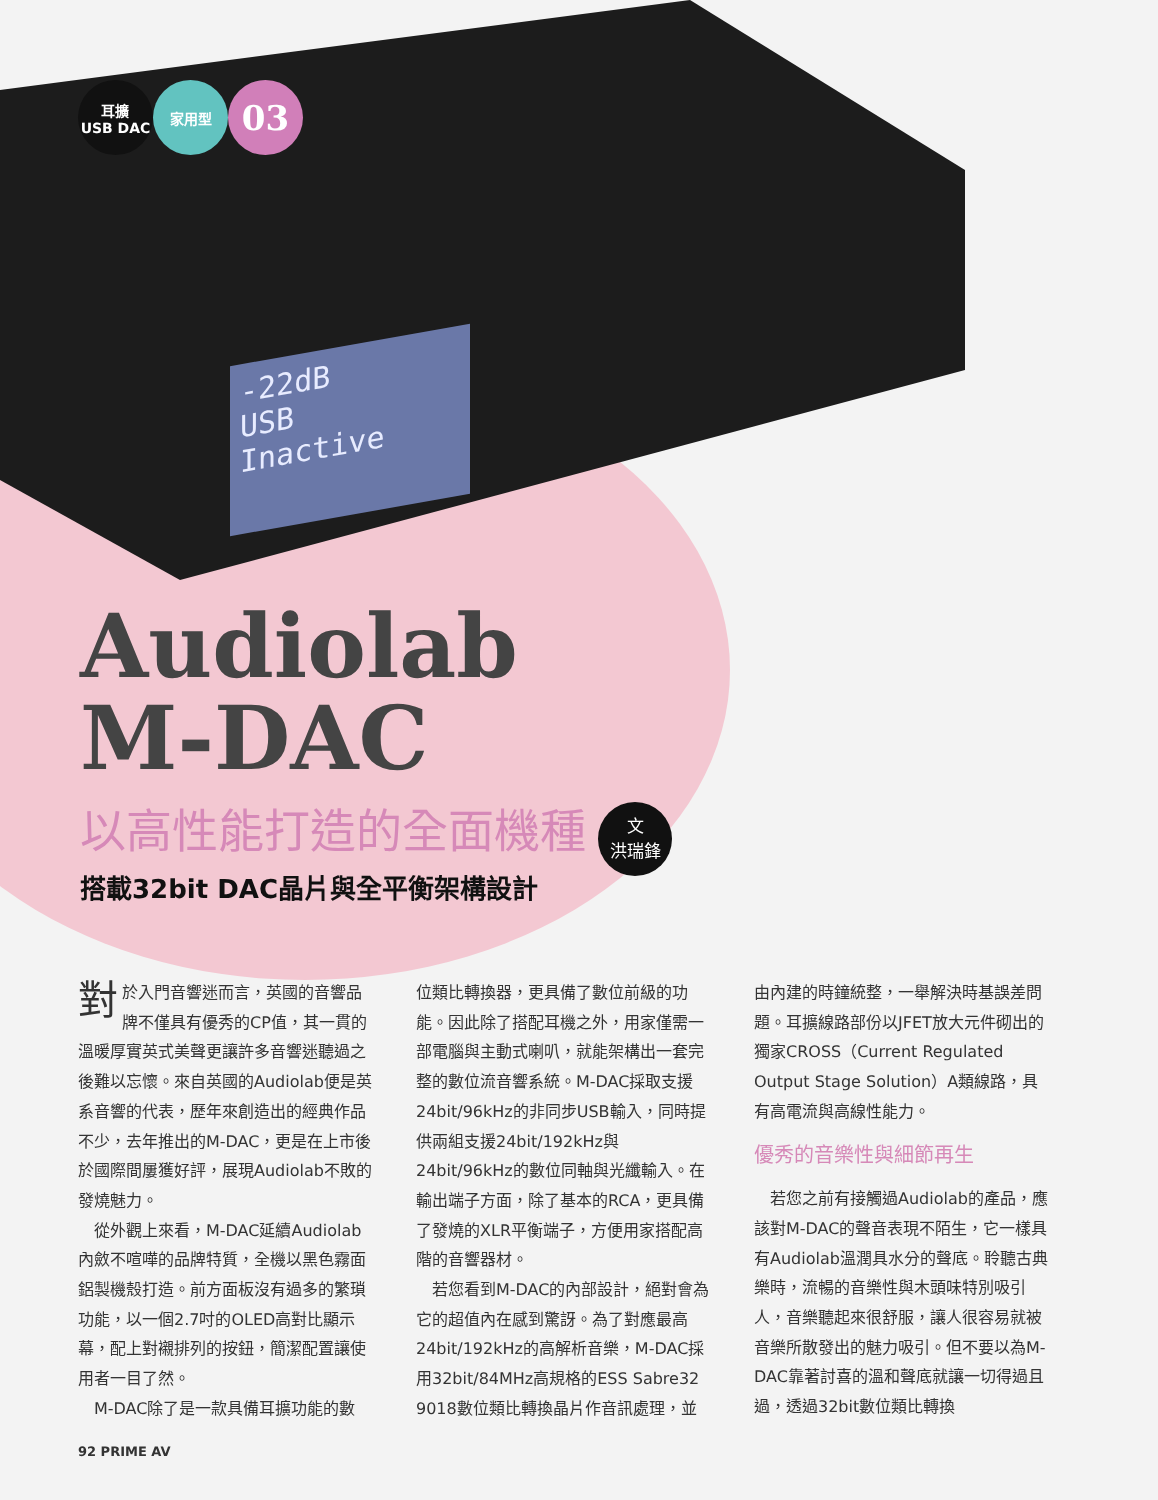-22dB
USB
Inactive
耳擴
USB DAC
家用型
03
Audiolab
M-DAC
以高性能打造的全面機種
搭載32bit DAC晶片與全平衡架構設計
文
洪瑞鋒
對於入門音響迷而言，英國的音響品牌不僅具有優秀的CP值，其一貫的溫暖厚實英式美聲更讓許多音響迷聽過之後難以忘懷。來自英國的Audiolab便是英系音響的代表，歷年來創造出的經典作品不少，去年推出的M-DAC，更是在上市後於國際間屢獲好評，展現Audiolab不敗的發燒魅力。
　從外觀上來看，M-DAC延續Audiolab內斂不喧嘩的品牌特質，全機以黑色霧面鋁製機殼打造。前方面板沒有過多的繁瑣功能，以一個2.7吋的OLED高對比顯示幕，配上對襯排列的按鈕，簡潔配置讓使用者一目了然。
　M-DAC除了是一款具備耳擴功能的數
位類比轉換器，更具備了數位前級的功能。因此除了搭配耳機之外，用家僅需一部電腦與主動式喇叭，就能架構出一套完整的數位流音響系統。M-DAC採取支援24bit/96kHz的非同步USB輸入，同時提供兩組支援24bit/192kHz與24bit/96kHz的數位同軸與光纖輸入。在輸出端子方面，除了基本的RCA，更具備了發燒的XLR平衡端子，方便用家搭配高階的音響器材。
　若您看到M-DAC的內部設計，絕對會為它的超值內在感到驚訝。為了對應最高24bit/192kHz的高解析音樂，M-DAC採用32bit/84MHz高規格的ESS Sabre32 9018數位類比轉換晶片作音訊處理，並
由內建的時鐘統整，一舉解決時基誤差問題。耳擴線路部份以JFET放大元件砌出的獨家CROSS（Current Regulated Output Stage Solution）A類線路，具有高電流與高線性能力。
優秀的音樂性與細節再生
　若您之前有接觸過Audiolab的產品，應該對M-DAC的聲音表現不陌生，它一樣具有Audiolab溫潤具水分的聲底。聆聽古典樂時，流暢的音樂性與木頭味特別吸引人，音樂聽起來很舒服，讓人很容易就被音樂所散發出的魅力吸引。但不要以為M-DAC靠著討喜的溫和聲底就讓一切得過且過，透過32bit數位類比轉換
92 PRIME AV